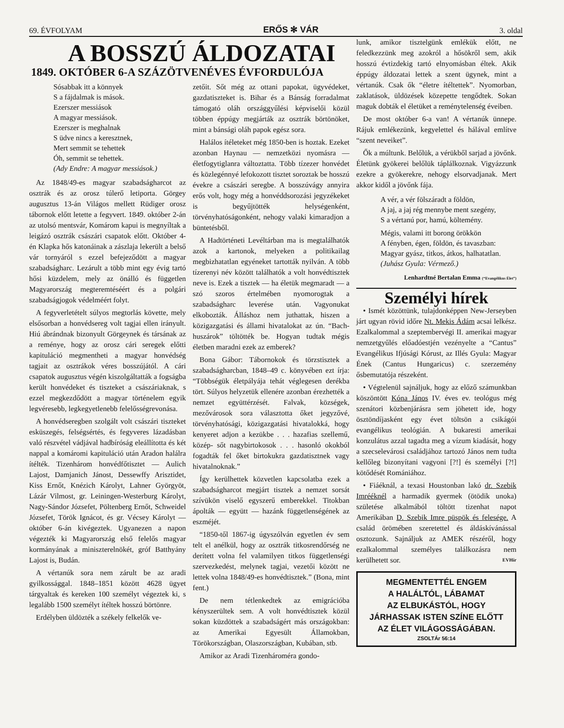69. ÉVFOLYAM ERŐS ✻ VÁR 3. oldal
A BOSSZÚ ÁLDOZATAI
1849. OKTÓBER 6-A SZÁZÖTVENÉVES ÉVFORDULÓJA
Sósabbak itt a könnyek
S a fájdalmak is mások.
Ezerszer messiások
A magyar messiások.
Ezerszer is meghalnak
S üdve nincs a keresztnek,
Mert semmit se tehettek
Óh, semmit se tehettek.
(Ady Endre: A magyar messiások.)
Az 1848/49-es magyar szabadságharcot az osztrák és az orosz túlerő letiporta. Görgey augusztus 13-án Világos mellett Rüdiger orosz tábornok előtt letette a fegyvert. 1849. október 2-án az utolsó mentsvár, Komárom kapui is megnyíltak a leigázó osztrák császári csapatok előtt. Október 4-én Klapka hős katonáinak a zászlaja lekerült a belső vár tornyáról s ezzel befejeződött a magyar szabadságharc. Lezárult a több mint egy évig tartó hősi küzdelem, mely az önálló és független Magyarország megteremtéséért és a polgári szabadságjogok védelméért folyt.
A fegyverletételt súlyos megtorlás követte, mely elsősorban a honvédsereg volt tagjai ellen irányult. Hiú ábrándnak bizonyult Görgeynek és társának az a reménye, hogy az orosz cári seregek előtti kapituláció megmentheti a magyar honvédség tagjait az osztrákok véres bosszújától. A cári csapatok augusztus végén kiszolgáltatták a fogságba került honvédeket és tiszteket a császáriaknak, s ezzel megkezdődött a magyar történelem egyik legvéresebb, legkegyetlenebb felelősségrevonása.
A honvédseregben szolgált volt császári tiszteket esküszegés, felségsértés, és fegyveres lázadásban való részvétel vádjával hadbíróság eleállította és két nappal a komáromi kapituláció után Aradon halálra ítélték. Tizenhárom honvédfőtisztet — Aulich Lajost, Damjanich Jánost, Dessewffy Arisztidet, Kiss Ernőt, Knézich Károlyt, Lahner Györgyöt, Lázár Vilmost, gr. Leiningen-Westerburg Károlyt, Nagy-Sándor Józsefet, Pöltenberg Ernőt, Schweidel Józsefet, Török Ignácot, és gr. Vécsey Károlyt — október 6-án kivégeztek. Ugyanezen a napon végezték ki Magyarország első felelős magyar kormányának a miniszterelnökét, gróf Batthyány Lajost is, Budán.
A vértanúk sora nem zárult be az aradi gyilkossággal. 1848–1851 között 4628 ügyet tárgyaltak és kereken 100 személyt végeztek ki, s legalább 1500 személyt ítéltek hosszú börtönre.
Erdélyben üldözték a székely felkelők ve-
zetőit. Sőt még az ottani papokat, ügyvédeket, gazdatiszteket is. Bihar és a Bánság forradalmat támogató oláh országgyűlési képviselői közül többen éppúgy megjárták az osztrák börtönöket, mint a bánsági oláh papok egész sora.
Halálos ítéleteket még 1850-ben is hoztak. Ezeket azonban Haynau — nemzetközi nyomásra — életfogytiglanra változtatta. Több tízezer honvédet és közlegénnyé lefokozott tisztet soroztak be hosszú évekre a császári seregbe. A bosszúvágy annyira erős volt, hogy még a honvéddsorozási jegyzékeket is begyűjtötték helységenként, törvényhatóságonként, nehogy valaki kimaradjon a büntetésből.
A Hadtörténeti Levéltárban ma is megtalálhatók azok a kartonok, melyeken a politikailag megbizhatatlan egyéneket tartották nyilván. A több tízerenyi név között találhatók a volt honvédtisztek neve is. Ezek a tisztek — ha életük megmaradt — a szó szoros értelmében nyomorogtak a szabadságharc leverése után. Vagyonukat elkobozták. Álláshoz nem juthattak, hiszen a közigazgatási és állami hivatalokat az ún. “Bach-huszárok” töltötték be. Hogyan tudtak mégis életben maradni ezek az emberek?
Bona Gábor: Tábornokok és törzstisztek a szabadságharcban, 1848–49 c. könyvében ezt írja: “Többségük életpályája tehát véglegesen derékba tört. Súlyos helyzetük ellenére azonban érezhették a nemzet együttérzését. Falvak, községek, mezővárosok sora választotta őket jegyzővé, törvényhatósági, közigazgatási hivatalokká, hogy kenyeret adjon a kezükbe . . . hazafias szellemű, közép- sőt nagybirtokosok . . . hasonló okokból fogadták fel őket birtokukra gazdatisztnek vagy hivatalnoknak.”
Így kerülhettek közvetlen kapcsolatba ezek a szabadságharcot megjárt tisztek a nemzet sorsát szívükön viselő egyszerű emberekkel. Titokban ápolták — együtt — hazánk függetlenségének az eszméjét.
“1850-től 1867-ig úgyszólván egyetlen év sem telt el anélkül, hogy az osztrák titkosrendőrség ne derített volna fel valamilyen titkos függetlenségi szervezkedést, melynek tagjai, vezetői között ne lettek volna 1848/49-es honvédtisztek.” (Bona, mint fent.)
De nem tétlenkedtek az emigrációba kényszerültek sem. A volt honvédtisztek közül sokan küzdöttek a szabadságért más országokban: az Amerikai Egyesült Államokban, Törökországban, Olaszországban, Kubában, stb.
Amikor az Aradi Tizenhároméra gondo-
lunk, amikor tisztelgünk emlékük előtt, ne feledkezzünk meg azokról a hősökről sem, akik hosszú évtizdekig tartó elnyomásban éltek. Akik éppúgy áldozatai lettek a szent ügynek, mint a vértanúk. Csak ők “életre ítéltettek”. Nyomorban, zaklatások, üldözések közepette tengődtek. Sokan maguk dobták el életüket a reménytelenség éveiben.
De most október 6-a van! A vértanúk ünnepe. Rájuk emlékezünk, kegyelettel és hálával említve “szent neveiket”.
Ők a múltunk. Belőlük, a vérükből sarjad a jövőnk. Életünk gyökerei belőlük táplálkoznak. Vigyázzunk ezekre a gyökerekre, nehogy elsorvadjanak. Mert akkor kidől a jövőnk fája.
A vér, a vér fölszáradt a földön,
A jaj, a jaj rég mennybe ment szegény,
S a vértanú por, hamú, költemény.
Mégis, valami itt borong örökkön
A fényben, égen, földön, és tavaszban:
Magyar gyász, titkos, átkos, halhatatlan.
(Juhász Gyula: Vérmező.)
Lenhardtné Bertalan Emma (“Evangélikus Élet”)
Személyi hírek
• Ismét közöttünk, tulajdonképpen New-Jerseyben járt ugyan rövid időre Nt. Mekis Ádám acsai lelkész. Ezalkalommal a szeptembervégi II. amerikai magyar nemzetgyűlés előadóestjén vezényelte a “Cantus” Evangélikus Ifjúsági Kórust, az Illés Gyula: Magyar Ének (Cantus Hungaricus) c. szerzemény ősbemutatója részeként.
• Végtelenül sajnáljuk, hogy az előző számunkban köszöntött Kóna János IV. éves ev. teológus még szenátori közbenjárásra sem jöhetett ide, hogy ösztöndíjasként egy évet töltsön a csikágói evangélikus teológián. A bukaresti amerikai konzulátus azzal tagadta meg a vízum kiadását, hogy a szecselevárosi családjához tartozó János nem tudta kellőleg bizonyítani vagyoni [?!] és személyi [?!] kötődését Romániához.
• Fiáéknál, a texasi Houstonban lakó dr. Szebik Imrééknél a harmadik gyermek (ötödik unoka) születése alkalmából töltött tizenhat napot Amerikában D. Szebik Imre püspök és felesége. A család örömében szeretettel és áldáskívánással osztozunk. Sajnáljuk az AMEK részéről, hogy ezalkalommal személyes találkozásra nem kerülhetett sor. EVHír
MEGMENTETTÉL ENGEM
A HALÁLTÓL, LÁBAMAT
AZ ELBUKÁSTÓL, HOGY
JÁRHASSAK ISTEN SZÍNE ELŐTT
AZ ÉLET VILÁGOSSÁGÁBAN.
ZSOLTÁr 56:14